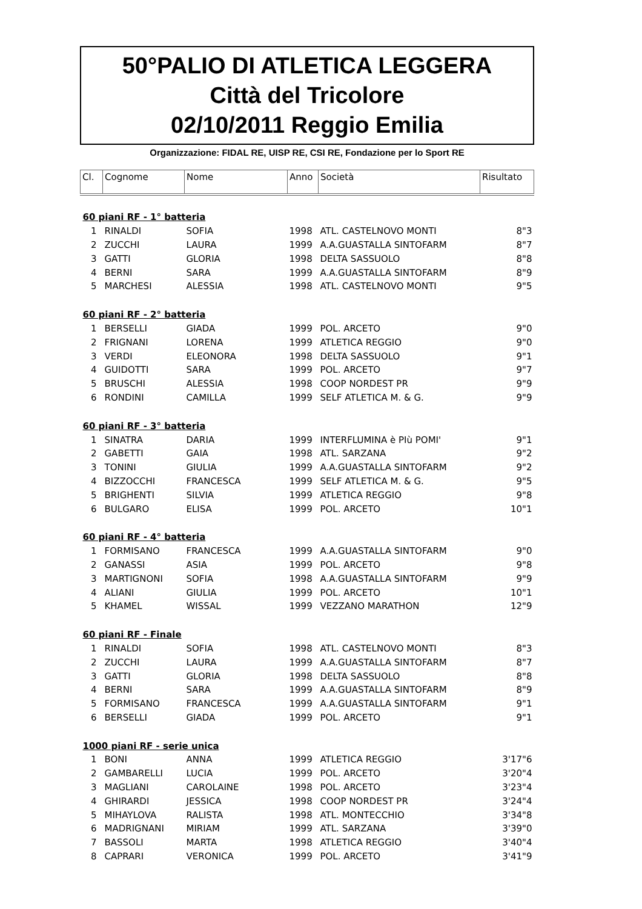50°PALIO DI ATLETICA LEGGERA
Città del Tricolore
02/10/2011 Reggio Emilia
Organizzazione: FIDAL RE, UISP RE, CSI RE, Fondazione per lo Sport RE
| Cl. | Cognome | Nome | Anno | Società | Risultato |
| --- | --- | --- | --- | --- | --- |
| 60 piani RF - 1° batteria | | | | | |
| 1 | RINALDI | SOFIA | 1998 | ATL. CASTELNOVO MONTI | 8"3 |
| 2 | ZUCCHI | LAURA | 1999 | A.A.GUASTALLA SINTOFARM | 8"7 |
| 3 | GATTI | GLORIA | 1998 | DELTA SASSUOLO | 8"8 |
| 4 | BERNI | SARA | 1999 | A.A.GUASTALLA SINTOFARM | 8"9 |
| 5 | MARCHESI | ALESSIA | 1998 | ATL. CASTELNOVO MONTI | 9"5 |
| 60 piani RF - 2° batteria | | | | | |
| 1 | BERSELLI | GIADA | 1999 | POL. ARCETO | 9"0 |
| 2 | FRIGNANI | LORENA | 1999 | ATLETICA REGGIO | 9"0 |
| 3 | VERDI | ELEONORA | 1998 | DELTA SASSUOLO | 9"1 |
| 4 | GUIDOTTI | SARA | 1999 | POL. ARCETO | 9"7 |
| 5 | BRUSCHI | ALESSIA | 1998 | COOP NORDEST PR | 9"9 |
| 6 | RONDINI | CAMILLA | 1999 | SELF ATLETICA M. & G. | 9"9 |
| 60 piani RF - 3° batteria | | | | | |
| 1 | SINATRA | DARIA | 1999 | INTERFLUMINA è PIù POMI' | 9"1 |
| 2 | GABETTI | GAIA | 1998 | ATL. SARZANA | 9"2 |
| 3 | TONINI | GIULIA | 1999 | A.A.GUASTALLA SINTOFARM | 9"2 |
| 4 | BIZZOCCHI | FRANCESCA | 1999 | SELF ATLETICA M. & G. | 9"5 |
| 5 | BRIGHENTI | SILVIA | 1999 | ATLETICA REGGIO | 9"8 |
| 6 | BULGARO | ELISA | 1999 | POL. ARCETO | 10"1 |
| 60 piani RF - 4° batteria | | | | | |
| 1 | FORMISANO | FRANCESCA | 1999 | A.A.GUASTALLA SINTOFARM | 9"0 |
| 2 | GANASSI | ASIA | 1999 | POL. ARCETO | 9"8 |
| 3 | MARTIGNONI | SOFIA | 1998 | A.A.GUASTALLA SINTOFARM | 9"9 |
| 4 | ALIANI | GIULIA | 1999 | POL. ARCETO | 10"1 |
| 5 | KHAMEL | WISSAL | 1999 | VEZZANO MARATHON | 12"9 |
| 60 piani RF - Finale | | | | | |
| 1 | RINALDI | SOFIA | 1998 | ATL. CASTELNOVO MONTI | 8"3 |
| 2 | ZUCCHI | LAURA | 1999 | A.A.GUASTALLA SINTOFARM | 8"7 |
| 3 | GATTI | GLORIA | 1998 | DELTA SASSUOLO | 8"8 |
| 4 | BERNI | SARA | 1999 | A.A.GUASTALLA SINTOFARM | 8"9 |
| 5 | FORMISANO | FRANCESCA | 1999 | A.A.GUASTALLA SINTOFARM | 9"1 |
| 6 | BERSELLI | GIADA | 1999 | POL. ARCETO | 9"1 |
| 1000 piani RF - serie unica | | | | | |
| 1 | BONI | ANNA | 1999 | ATLETICA REGGIO | 3'17"6 |
| 2 | GAMBARELLI | LUCIA | 1999 | POL. ARCETO | 3'20"4 |
| 3 | MAGLIANI | CAROLAINE | 1998 | POL. ARCETO | 3'23"4 |
| 4 | GHIRARDI | JESSICA | 1998 | COOP NORDEST PR | 3'24"4 |
| 5 | MIHAYLOVA | RALISTA | 1998 | ATL. MONTECCHIO | 3'34"8 |
| 6 | MADRIGNANI | MIRIAM | 1999 | ATL. SARZANA | 3'39"0 |
| 7 | BASSOLI | MARTA | 1998 | ATLETICA REGGIO | 3'40"4 |
| 8 | CAPRARI | VERONICA | 1999 | POL. ARCETO | 3'41"9 |